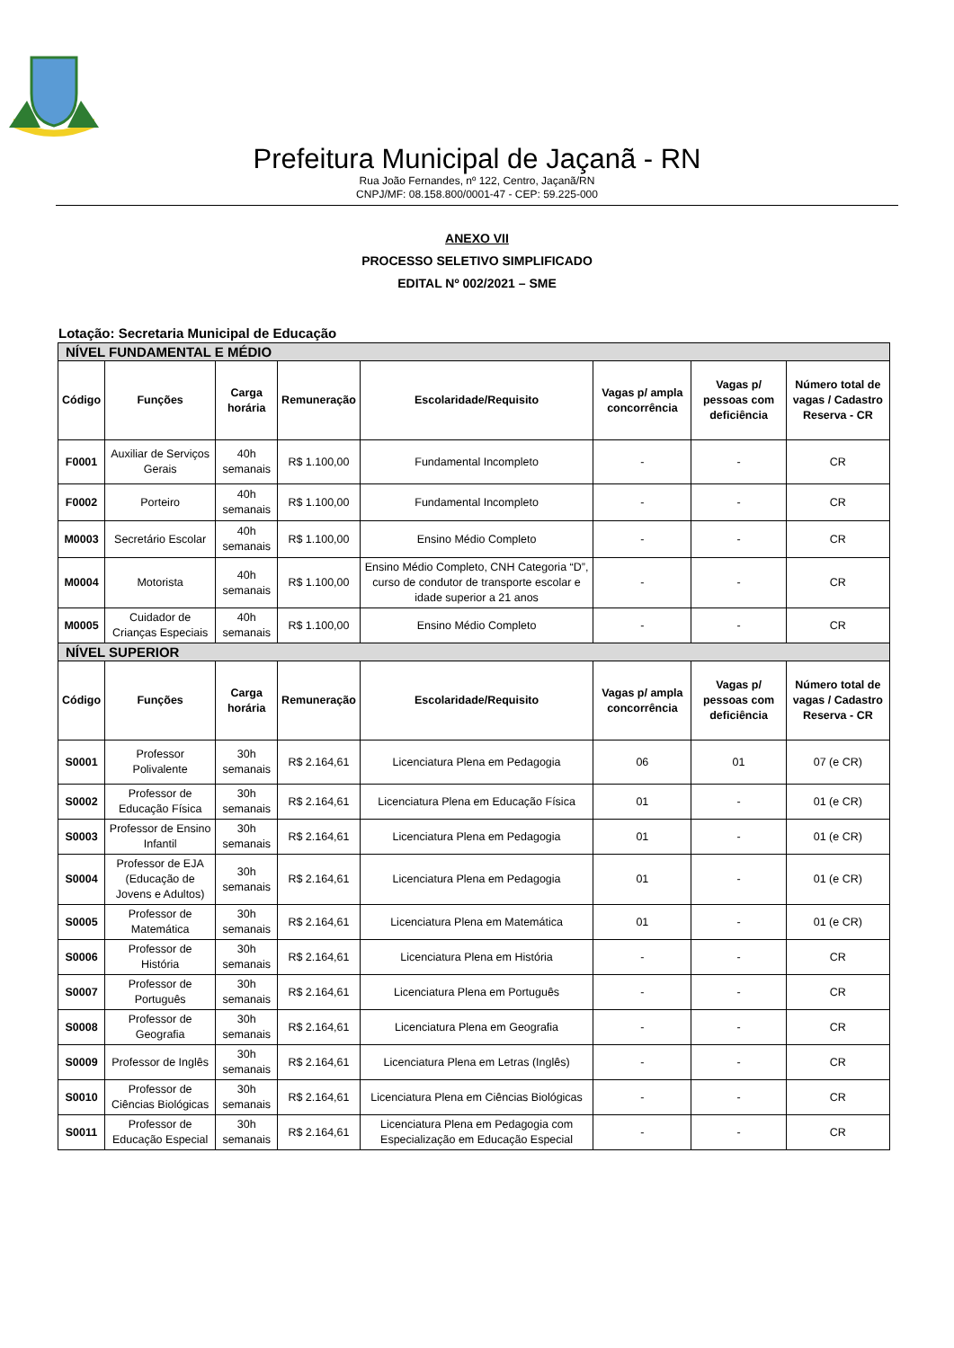Prefeitura Municipal de Jaçanã - RN
Rua João Fernandes, nº 122, Centro, Jaçanã/RN
CNPJ/MF: 08.158.800/0001-47 - CEP: 59.225-000
ANEXO VII
PROCESSO SELETIVO SIMPLIFICADO
EDITAL Nº 002/2021 – SME
Lotação: Secretaria Municipal de Educação
| NÍVEL FUNDAMENTAL E MÉDIO | | | | | | | |
| Código | Funções | Carga horária | Remuneração | Escolaridade/Requisito | Vagas p/ ampla concorrência | Vagas p/ pessoas com deficiência | Número total de vagas / Cadastro Reserva - CR |
| F0001 | Auxiliar de Serviços Gerais | 40h semanais | R$ 1.100,00 | Fundamental Incompleto | - | - | CR |
| F0002 | Porteiro | 40h semanais | R$ 1.100,00 | Fundamental Incompleto | - | - | CR |
| M0003 | Secretário Escolar | 40h semanais | R$ 1.100,00 | Ensino Médio Completo | - | - | CR |
| M0004 | Motorista | 40h semanais | R$ 1.100,00 | Ensino Médio Completo, CNH Categoria “D”, curso de condutor de transporte escolar e idade superior a 21 anos | - | - | CR |
| M0005 | Cuidador de Crianças Especiais | 40h semanais | R$ 1.100,00 | Ensino Médio Completo | - | - | CR |
| NÍVEL SUPERIOR | | | | | | | |
| Código | Funções | Carga horária | Remuneração | Escolaridade/Requisito | Vagas p/ ampla concorrência | Vagas p/ pessoas com deficiência | Número total de vagas / Cadastro Reserva - CR |
| S0001 | Professor Polivalente | 30h semanais | R$ 2.164,61 | Licenciatura Plena em Pedagogia | 06 | 01 | 07 (e CR) |
| S0002 | Professor de Educação Física | 30h semanais | R$ 2.164,61 | Licenciatura Plena em Educação Física | 01 | - | 01 (e CR) |
| S0003 | Professor de Ensino Infantil | 30h semanais | R$ 2.164,61 | Licenciatura Plena em Pedagogia | 01 | - | 01 (e CR) |
| S0004 | Professor de EJA (Educação de Jovens e Adultos) | 30h semanais | R$ 2.164,61 | Licenciatura Plena em Pedagogia | 01 | - | 01 (e CR) |
| S0005 | Professor de Matemática | 30h semanais | R$ 2.164,61 | Licenciatura Plena em Matemática | 01 | - | 01 (e CR) |
| S0006 | Professor de História | 30h semanais | R$ 2.164,61 | Licenciatura Plena em História | - | - | CR |
| S0007 | Professor de Português | 30h semanais | R$ 2.164,61 | Licenciatura Plena em Português | - | - | CR |
| S0008 | Professor de Geografia | 30h semanais | R$ 2.164,61 | Licenciatura Plena em Geografia | - | - | CR |
| S0009 | Professor de Inglês | 30h semanais | R$ 2.164,61 | Licenciatura Plena em Letras (Inglês) | - | - | CR |
| S0010 | Professor de Ciências Biológicas | 30h semanais | R$ 2.164,61 | Licenciatura Plena em Ciências Biológicas | - | - | CR |
| S0011 | Professor de Educação Especial | 30h semanais | R$ 2.164,61 | Licenciatura Plena em Pedagogia com Especialização em Educação Especial | - | - | CR |